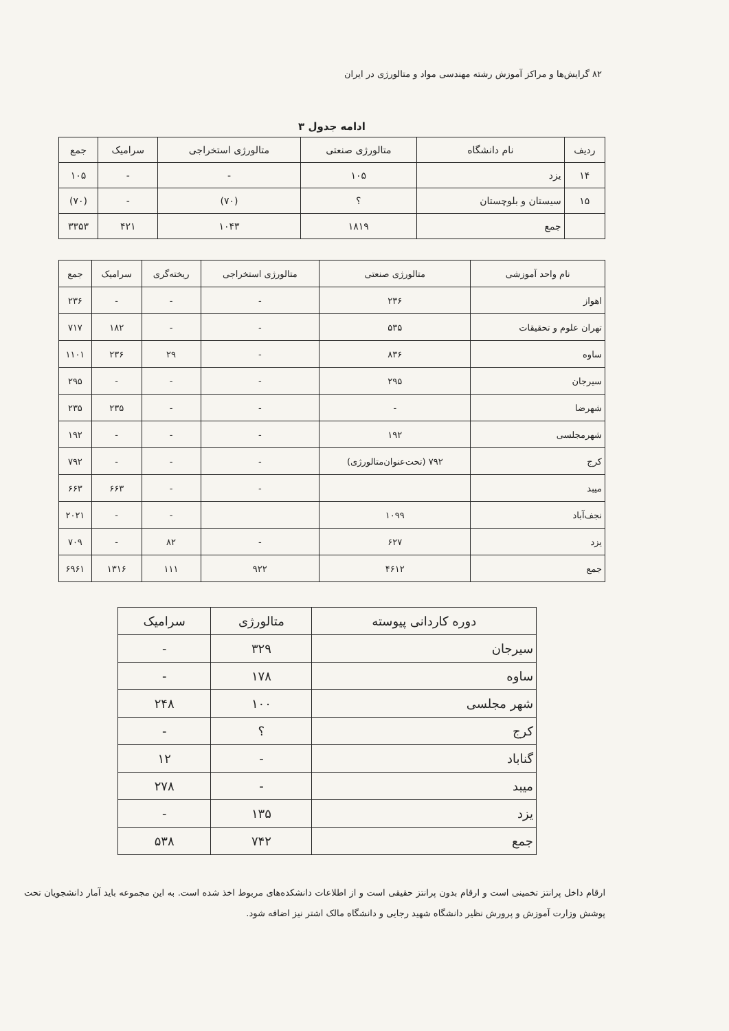۸۲ گرایش‌ها و مراکز آموزش رشته مهندسی مواد و متالورژی در ایران
ادامه جدول ۳
| ردیف | نام دانشگاه | متالورژی صنعتی | متالورژی استخراجی | سرامیک | جمع |
| --- | --- | --- | --- | --- | --- |
| ۱۴ | یزد | ۱۰۵ | - | - | ۱۰۵ |
| ۱۵ | سیستان و بلوچستان | ؟ | (۷۰) | - | (۷۰) |
| | جمع | ۱۸۱۹ | ۱۰۴۳ | ۴۲۱ | ۳۳۵۳ |
| نام واحد آموزشی | متالورژی صنعتی | متالورژی استخراجی | ریخته‌گری | سرامیک | جمع |
| --- | --- | --- | --- | --- | --- |
| اهواز | ۲۳۶ | - | - | - | ۲۳۶ |
| تهران علوم و تحقیقات | ۵۳۵ | - | - | ۱۸۲ | ۷۱۷ |
| ساوه | ۸۳۶ | - | ۲۹ | ۲۳۶ | ۱۱۰۱ |
| سیرجان | ۲۹۵ | - | - | - | ۲۹۵ |
| شهرضا | - | - | - | ۲۳۵ | ۲۳۵ |
| شهرمجلسی | ۱۹۲ | - | - | - | ۱۹۲ |
| کرج | ۷۹۲ (تحت‌عنوان‌متالورژی) | - | - | - | ۷۹۲ |
| میبد | | - | - | ۶۶۳ | ۶۶۳ |
| نجف‌آباد | ۱۰۹۹ | | - | - | ۲۰۲۱ |
| یزد | ۶۲۷ | - | ۸۲ | - | ۷۰۹ |
| جمع | ۴۶۱۲ | ۹۲۲ | ۱۱۱ | ۱۳۱۶ | ۶۹۶۱ |
| دوره کاردانی پیوسته | متالورژی | سرامیک |
| --- | --- | --- |
| سیرجان | ۳۲۹ | - |
| ساوه | ۱۷۸ | - |
| شهر مجلسی | ۱۰۰ | ۲۴۸ |
| کرج | ؟ | - |
| گناباد | - | ۱۲ |
| میبد | - | ۲۷۸ |
| یزد | ۱۳۵ | - |
| جمع | ۷۴۲ | ۵۳۸ |
ارقام داخل پرانتز تخمینی است و ارقام بدون پرانتز حقیقی است و از اطلاعات دانشکده‌های مربوط اخذ شده است. به این مجموعه باید آمار دانشجویان تحت پوشش وزارت آموزش و پرورش نظیر دانشگاه شهید رجایی و دانشگاه مالک اشتر نیز اضافه شود.